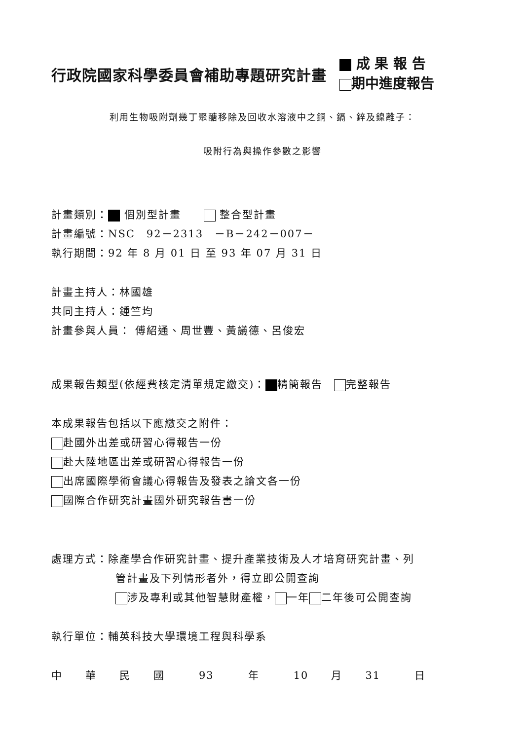行政院國家科學委員會補助專題研究計畫
成 果 報 告
期中進度報告
利用生物吸附劑幾丁聚醣移除及回收水溶液中之銅、鎘、鋅及鎳離子：
吸附行為與操作參數之影響
計畫類別： 個別型計畫　　 整合型計畫
計畫編號：NSC　92－2313　－B－242－007－
執行期間：92 年 8 月 01 日 至 93 年 07 月 31 日
計畫主持人：林國雄
共同主持人：鍾竺均
計畫參與人員： 傅紹通、周世豐、黃議德、呂俊宏
成果報告類型(依經費核定清單規定繳交)： 精簡報告　 完整報告
本成果報告包括以下應繳交之附件：
赴國外出差或研習心得報告一份
赴大陸地區出差或研習心得報告一份
出席國際學術會議心得報告及發表之論文各一份
國際合作研究計畫國外研究報告書一份
處理方式：除產學合作研究計畫、提升產業技術及人才培育研究計畫、列
管計畫及下列情形者外，得立即公開查詢
涉及專利或其他智慧財產權， 一年 二年後可公開查詢
執行單位：輔英科技大學環境工程與科學系
中　　華　　民　　國　　　93　　　年　　　10　　月　　31　　　日